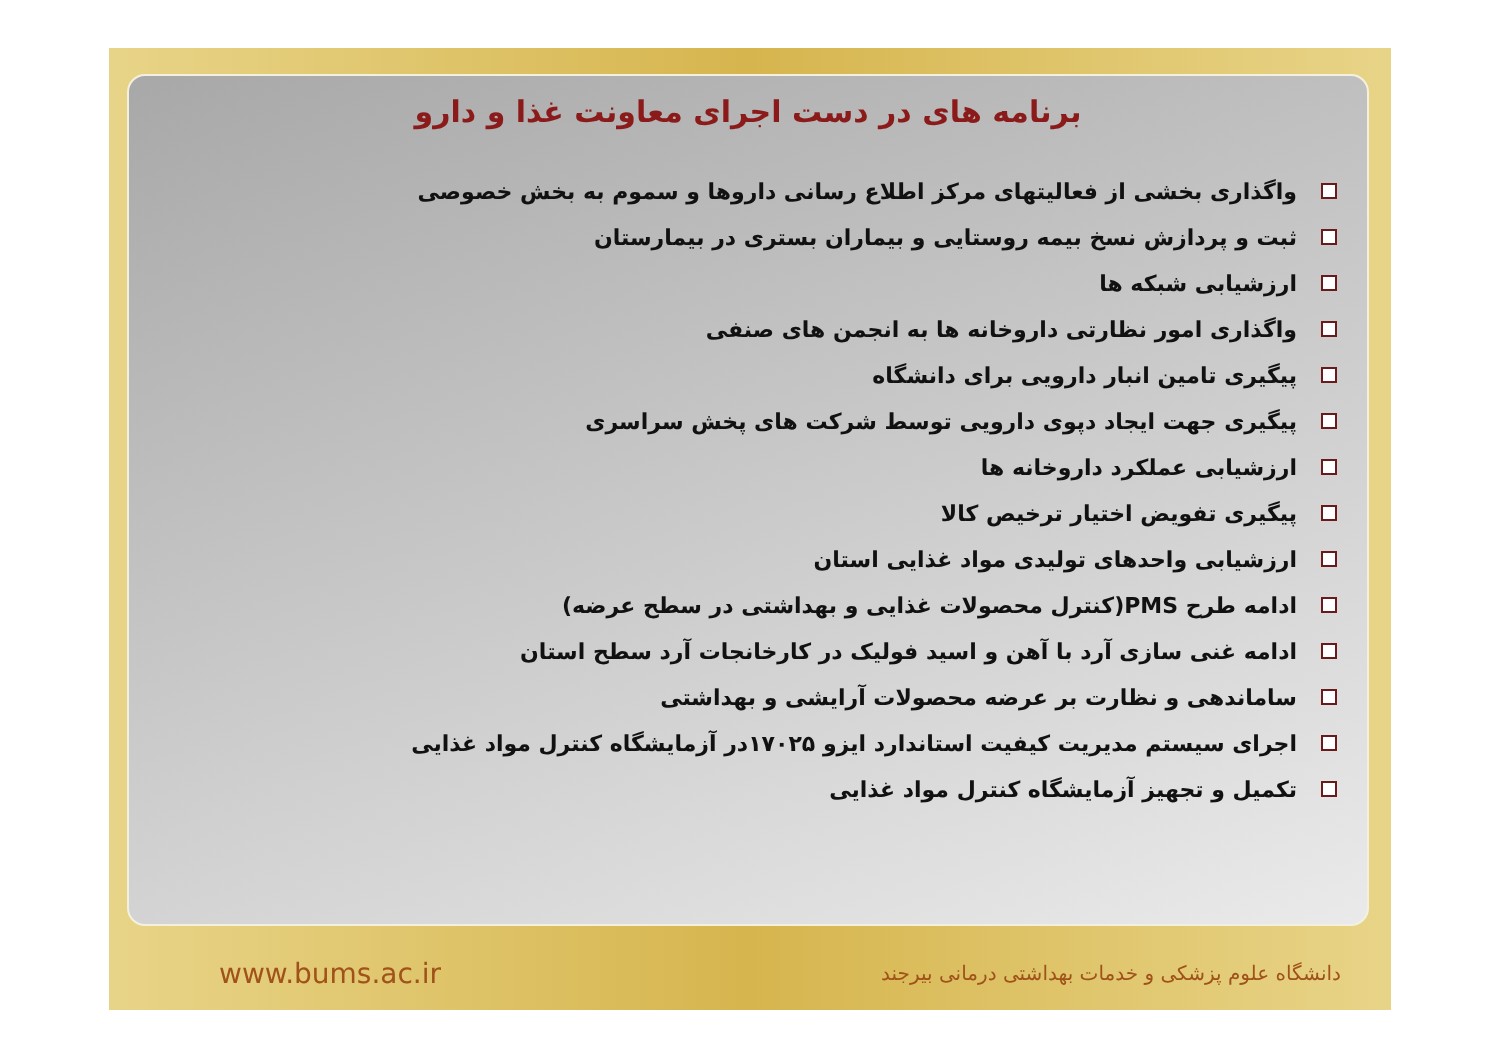برنامه های در دست اجرای معاونت غذا و دارو
واگذاری بخشی از فعالیتهای مرکز اطلاع رسانی داروها و سموم به بخش خصوصی
ثبت و پردازش نسخ بیمه روستایی و بیماران بستری در بیمارستان
ارزشیابی شبکه ها
واگذاری امور نظارتی داروخانه ها به انجمن های صنفی
پیگیری تامین انبار دارویی برای دانشگاه
پیگیری جهت ایجاد دپوی دارویی توسط شرکت های پخش سراسری
ارزشیابی عملکرد داروخانه ها
پیگیری تفویض اختیار ترخیص کالا
ارزشیابی واحدهای تولیدی مواد غذایی استان
ادامه طرح PMS(کنترل محصولات غذایی و بهداشتی در سطح عرضه)
ادامه غنی سازی آرد با آهن و اسید فولیک در کارخانجات آرد سطح استان
ساماندهی و نظارت بر عرضه محصولات آرایشی و بهداشتی
اجرای سیستم مدیریت کیفیت استاندارد ایزو ۱۷۰۲۵در آزمایشگاه کنترل مواد غذایی
تکمیل و تجهیز آزمایشگاه کنترل مواد غذایی
www.bums.ac.ir دانشگاه علوم پزشکی و خدمات بهداشتی درمانی بیرجند